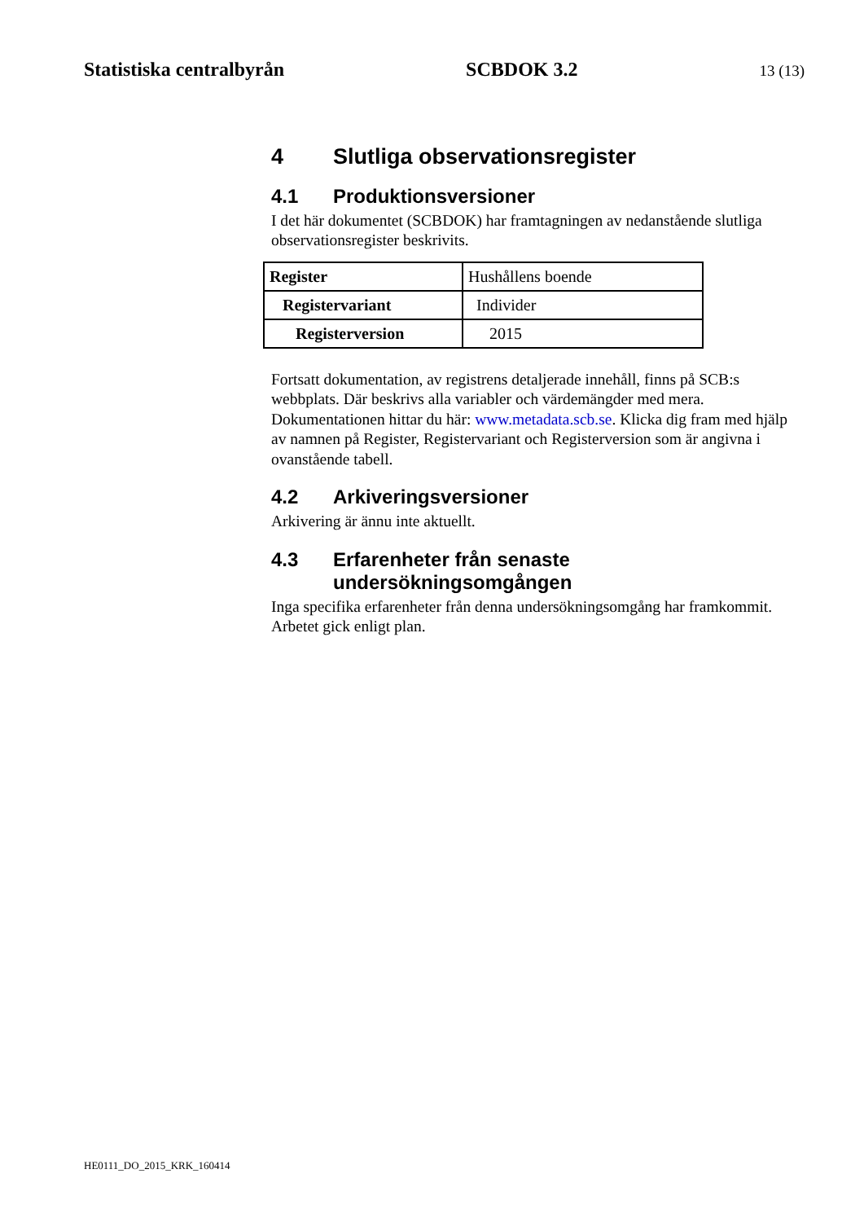Statistiska centralbyrån SCBDOK 3.2 13 (13)
4 Slutliga observationsregister
4.1 Produktionsversioner
I det här dokumentet (SCBDOK) har framtagningen av nedanstående slutliga observationsregister beskrivits.
| Register | Hushållens boende |
| Registervariant | Individer |
| Registerversion | 2015 |
Fortsatt dokumentation, av registrens detaljerade innehåll, finns på SCB:s webbplats. Där beskrivs alla variabler och värdemängder med mera. Dokumentationen hittar du här: www.metadata.scb.se. Klicka dig fram med hjälp av namnen på Register, Registervariant och Registerversion som är angivna i ovanstående tabell.
4.2 Arkiveringsversioner
Arkivering är ännu inte aktuellt.
4.3 Erfarenheter från senaste undersökningsomgången
Inga specifika erfarenheter från denna undersökningsomgång har framkommit. Arbetet gick enligt plan.
HE0111_DO_2015_KRK_160414